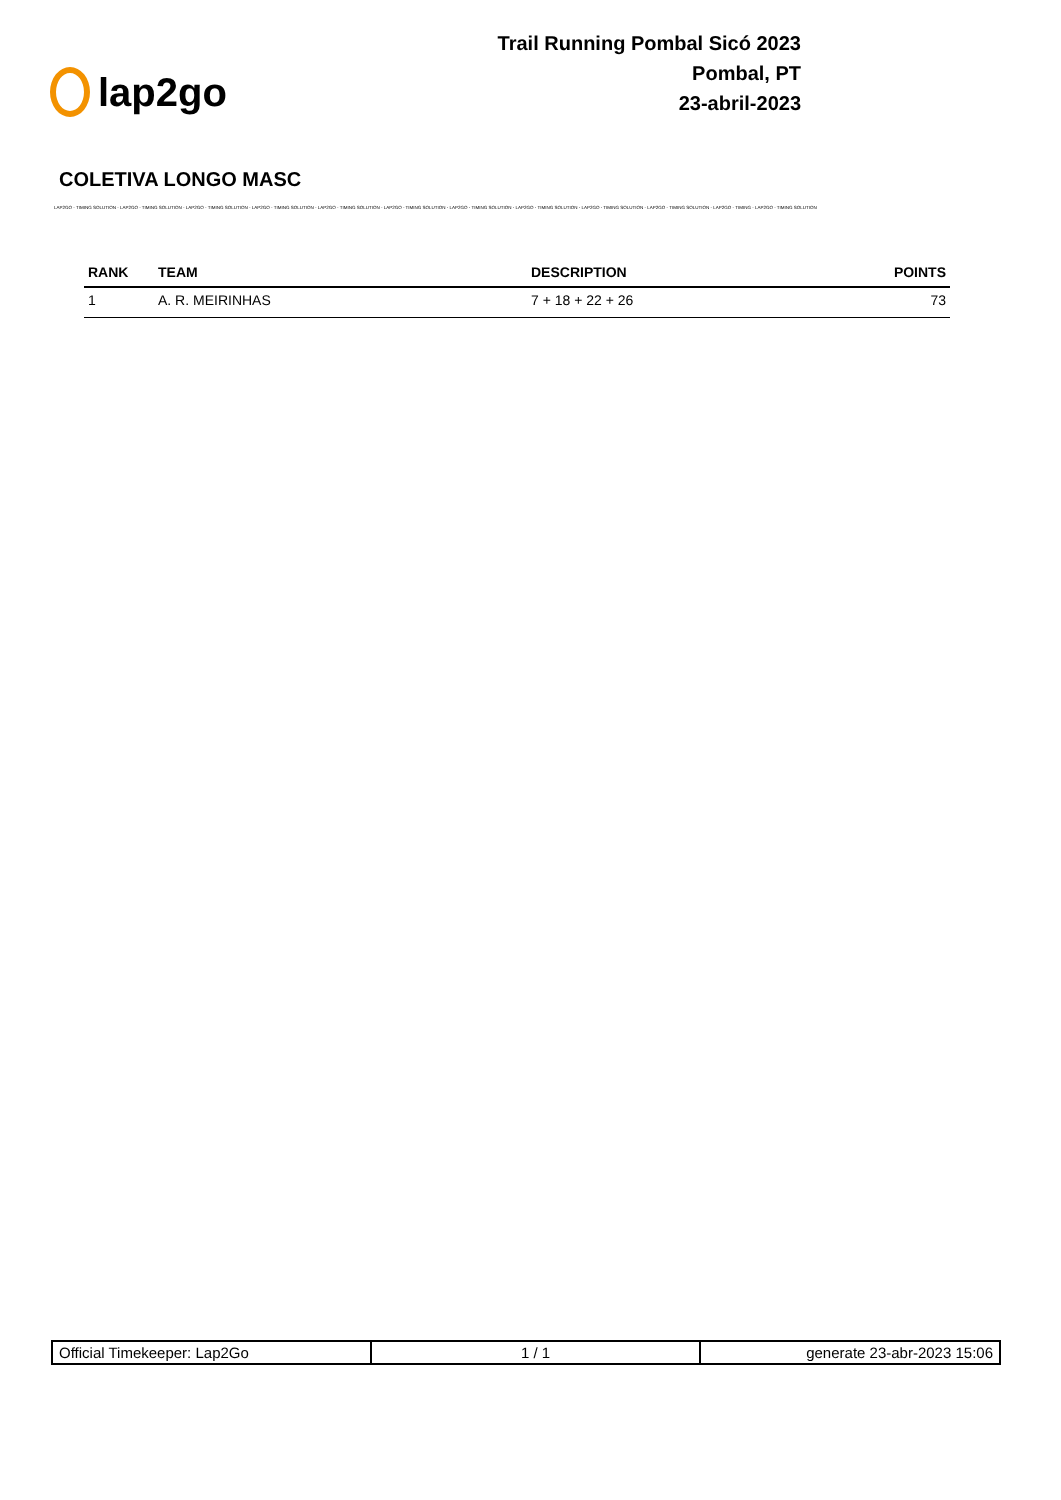lap2go
Trail Running Pombal Sicó 2023
Pombal, PT
23-abril-2023
COLETIVA LONGO MASC
LAP2GO - TIMING SOLUTION - LAP2GO - TIMING SOLUTION - LAP2GO - TIMING SOLUTION - LAP2GO - TIMING SOLUTION - LAP2GO - TIMING SOLUTION - LAP2GO - TIMING SOLUTION - LAP2GO - TIMING SOLUTION - LAP2GO - TIMING SOLUTION - LAP2GO - TIMING SOLUTION - LAP2GO - TIMING SOLUTION - LAP2GO - TIMING - LAP2GO - TIMING SOLUTION
| RANK | TEAM | DESCRIPTION | POINTS |
| --- | --- | --- | --- |
| 1 | A. R. MEIRINHAS | 7 + 18 + 22 + 26 | 73 |
| Official Timekeeper: Lap2Go | 1 / 1 | generate 23-abr-2023 15:06 |